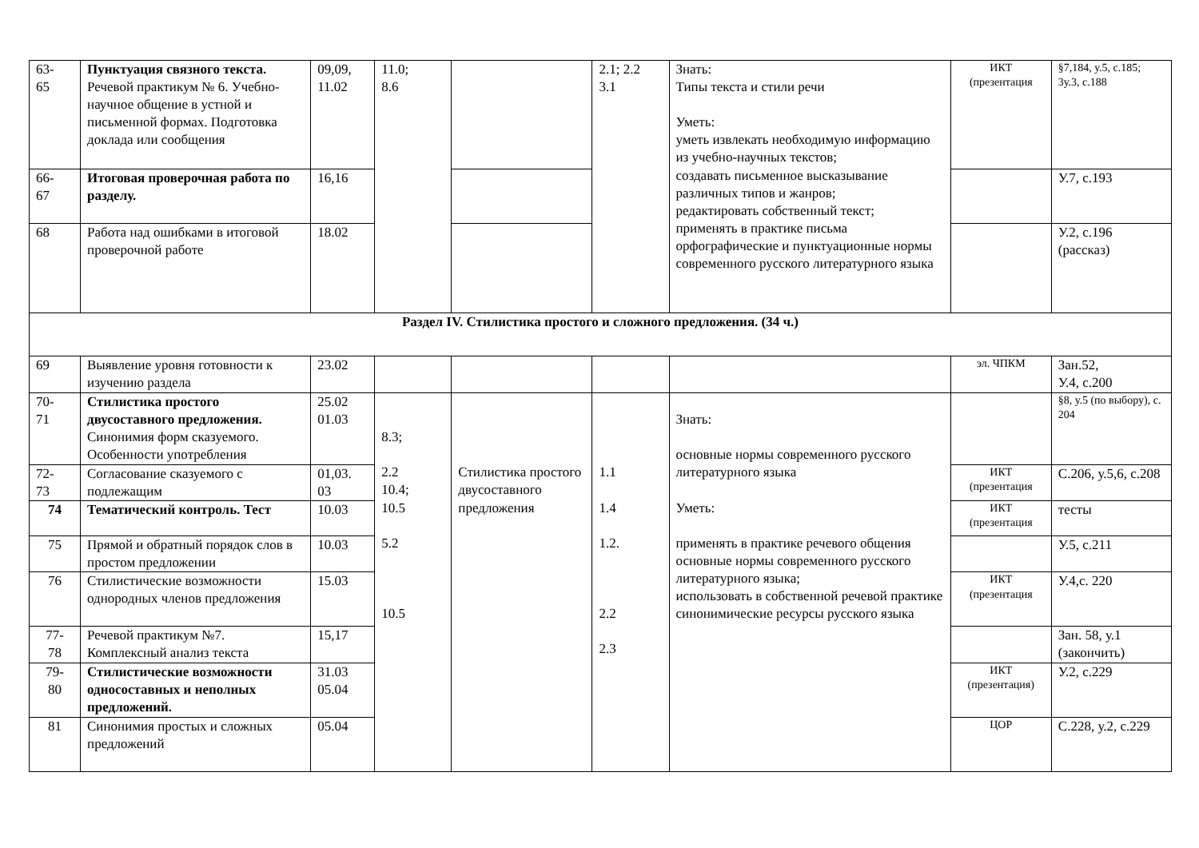| 63- 65 | Пунктуация связного текста. Речевой практикум № 6. Учебно-научное общение в устной и письменной формах. Подготовка доклада или сообщения | 09,09, 11.02 | 11.0; 8.6 | | 2.1; 2.2 3.1 | Знать: Типы текста и стили речи Уметь: уметь извлекать необходимую информацию из учебно-научных текстов; создавать письменное высказывание различных типов и жанров; редактировать собственный текст; применять в практике письма орфографические и пунктуационные нормы современного русского литературного языка | ИКТ (презентация | §7,184, у.5, с.185; 3у.3, с.188 |
| 66- 67 | Итоговая проверочная работа по разделу. | 16,16 | | | | | | У.7, с.193 |
| 68 | Работа над ошибками в итоговой проверочной работе | 18.02 | | | | | | У.2, с.196 (рассказ) |
| Раздел IV. Стилистика простого и сложного предложения. (34 ч.) | | | | | | | | |
| 69 | Выявление уровня готовности к изучению раздела | 23.02 | | | | | эл. ЧПКМ | Зан.52, У.4, с.200 |
| 70- 71 | Стилистика простого двусоставного предложения. Синонимия форм сказуемого. Особенности употребления | 25.02 01.03 | 8.3; 2.2 10.4; 10.5 5.2 10.5 | Стилистика простого двусоставного предложения | 1.1 1.4 1.2. 2.2 2.3 | Знать: основные нормы современного русского литературного языка Уметь: применять в практике речевого общения основные нормы современного русского литературного языка; использовать в собственной речевой практике синонимические ресурсы русского языка | | §8, у.5 (по выбору), с. 204 |
| 72- 73 | Согласование сказуемого с подлежащим | 01,03. 03 | | | | | ИКТ (презентация | С.206, у.5,6, с.208 |
| 74 | Тематический контроль. Тест | 10.03 | | | | | ИКТ (презентация | тесты |
| 75 | Прямой и обратный порядок слов в простом предложении | 10.03 | | | | | | У.5, с.211 |
| 76 | Стилистические возможности однородных членов предложения | 15.03 | | | | | ИКТ (презентация | У.4,с. 220 |
| 77- 78 | Речевой практикум №7. Комплексный анализ текста | 15,17 | | | | | | Зан. 58, у.1 (закончить) |
| 79- 80 | Стилистические возможности односоставных и неполных предложений. | 31.03 05.04 | | | | | ИКТ (презентация) | У.2, с.229 |
| 81 | Синонимия простых и сложных предложений | 05.04 | | | | | ЦОР | С.228, у.2, с.229 |